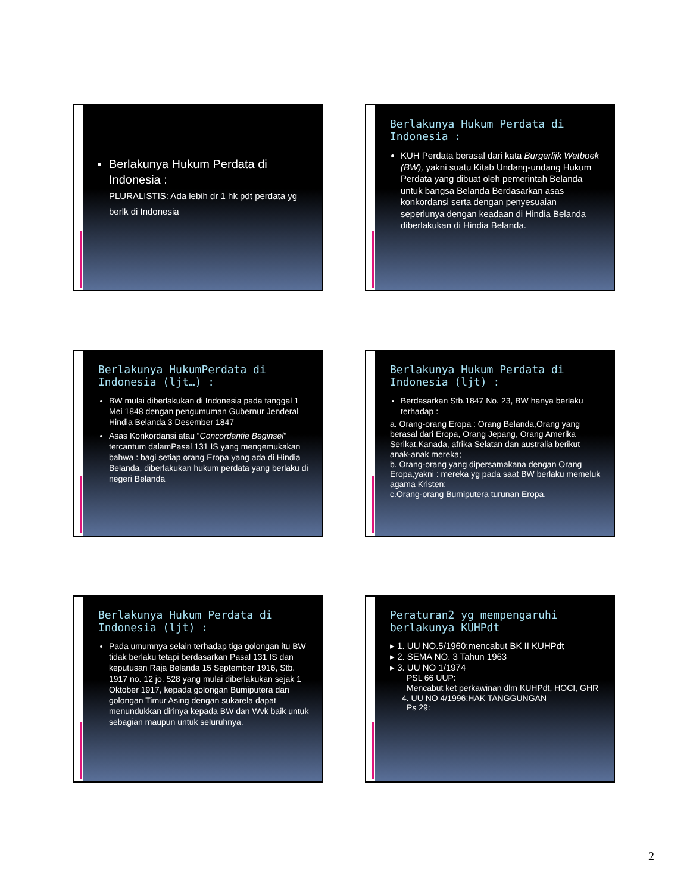Berlakunya Hukum Perdata di Indonesia :
PLURALISTIS: Ada lebih dr 1 hk pdt perdata yg berlk di Indonesia
Berlakunya Hukum Perdata di Indonesia :
KUH Perdata berasal dari kata Burgerlijk Wetboek (BW), yakni suatu Kitab Undang-undang Hukum Perdata yang dibuat oleh pemerintah Belanda untuk bangsa Belanda Berdasarkan asas konkordansi serta dengan penyesuaian seperlunya dengan keadaan di Hindia Belanda diberlakukan di Hindia Belanda.
Berlakunya HukumPerdata di Indonesia (ljt…) :
BW mulai diberlakukan di Indonesia pada tanggal 1 Mei 1848 dengan pengumuman Gubernur Jenderal Hindia Belanda 3 Desember 1847
Asas Konkordansi atau “Concordantie Beginsel” tercantum dalamPasal 131 IS yang mengemukakan bahwa : bagi setiap orang Eropa yang ada di Hindia Belanda, diberlakukan hukum perdata yang berlaku di negeri Belanda
Berlakunya Hukum Perdata di Indonesia (ljt) :
Berdasarkan Stb.1847 No. 23, BW hanya berlaku terhadap :
a. Orang-orang Eropa : Orang Belanda,Orang yang berasal dari Eropa, Orang Jepang, Orang Amerika Serikat,Kanada, afrika Selatan dan australia berikut anak-anak mereka;
b. Orang-orang yang dipersamakana dengan Orang Eropa,yakni : mereka yg pada saat BW berlaku memeluk agama Kristen;
c.Orang-orang Bumiputera turunan Eropa.
Berlakunya Hukum Perdata di Indonesia (ljt) :
Pada umumnya selain terhadap tiga golongan itu BW tidak berlaku tetapi berdasarkan Pasal 131 IS dan keputusan Raja Belanda 15 September 1916, Stb. 1917 no. 12 jo. 528 yang mulai diberlakukan sejak 1 Oktober 1917, kepada golongan Bumiputera dan golongan Timur Asing dengan sukarela dapat menundukkan dirinya kepada BW dan Wvk baik untuk sebagian maupun untuk seluruhnya.
Peraturan2 yg mempengaruhi berlakunya KUHPdt
▸ 1. UU NO.5/1960:mencabut BK II KUHPdt
▸ 2. SEMA NO. 3 Tahun 1963
▸ 3. UU NO 1/1974
PSL 66 UUP:
Mencabut ket perkawinan dlm KUHPdt, HOCI, GHR
4. UU NO 4/1996:HAK TANGGUNGAN
Ps 29:
2